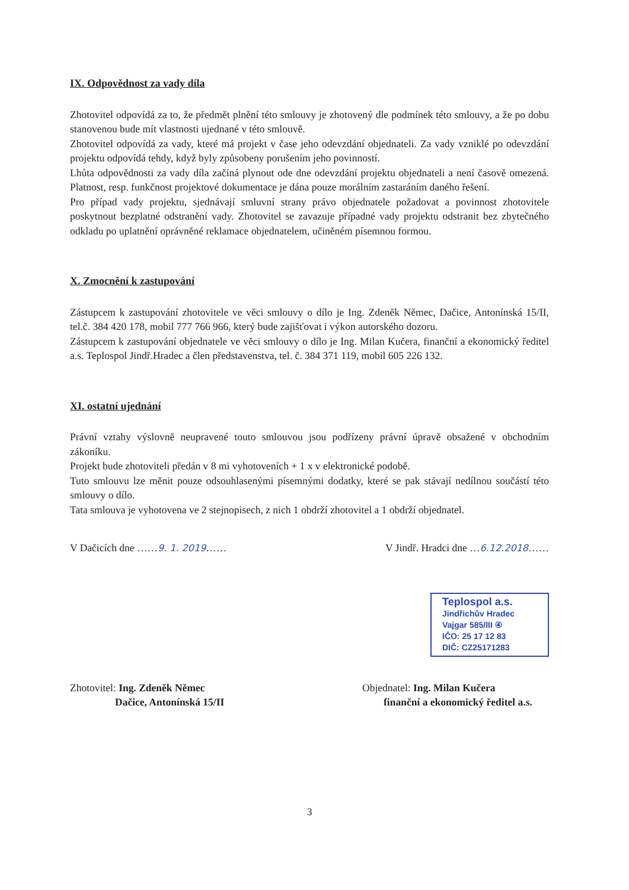IX. Odpovědnost za vady díla
Zhotovitel odpovídá za to, že předmět plnění této smlouvy je zhotovený dle podmínek této smlouvy, a že po dobu stanovenou bude mít vlastnosti ujednané v této smlouvě.
Zhotovitel odpovídá za vady, které má projekt v čase jeho odevzdání objednateli. Za vady vzniklé po odevzdání projektu odpovídá tehdy, když byly způsobeny porušením jeho povinností.
Lhůta odpovědnosti za vady díla začíná plynout ode dne odevzdání projektu objednateli a není časově omezená. Platnost, resp. funkčnost projektové dokumentace je dána pouze morálním zastaráním daného řešení.
Pro případ vady projektu, sjednávají smluvní strany právo objednatele požadovat a povinnost zhotovitele poskytnout bezplatné odstranění vady. Zhotovitel se zavazuje případné vady projektu odstranit bez zbytečného odkladu po uplatnění oprávněné reklamace objednatelem, učiněném písemnou formou.
X. Zmocnění k zastupování
Zástupcem k zastupování zhotovitele ve věci smlouvy o dílo je Ing. Zdeněk Němec, Dačice, Antonínská 15/II, tel.č. 384 420 178, mobil 777 766 966, který bude zajišťovat i výkon autorského dozoru.
Zástupcem k zastupování objednatele ve věci smlouvy o dílo je Ing. Milan Kučera, finanční a ekonomický ředitel a.s. Teplospol Jindř.Hradec a člen představenstva, tel. č. 384 371 119, mobil 605 226 132.
XI. ostatní ujednání
Právní vztahy výslovně neupravené touto smlouvou jsou podřízeny právní úpravě obsažené v obchodním zákoníku.
Projekt bude zhotoviteli předán v 8 mi vyhotoveních + 1 x v elektronické podobě.
Tuto smlouvu lze měnit pouze odsouhlasenými písemnými dodatky, které se pak stávají nedílnou součástí této smlouvy o dílo.
Tata smlouva je vyhotovena ve 2 stejnopisech, z nich 1 obdrží zhotovitel a 1 obdrží objednatel.
V Dačicích dne ……9. 1. 2019…… V Jindř. Hradci dne …6.12.2018……
Zhotovitel: Ing. Zdeněk Němec
Dačice, Antonínská 15/II
Teplospol a.s.
Jindřichův Hradec
Vajgar 585/III ④
IČO: 25 17 12 83
DIČ: CZ25171283
Objednatel: Ing. Milan Kučera
finanční a ekonomický ředitel a.s.
3